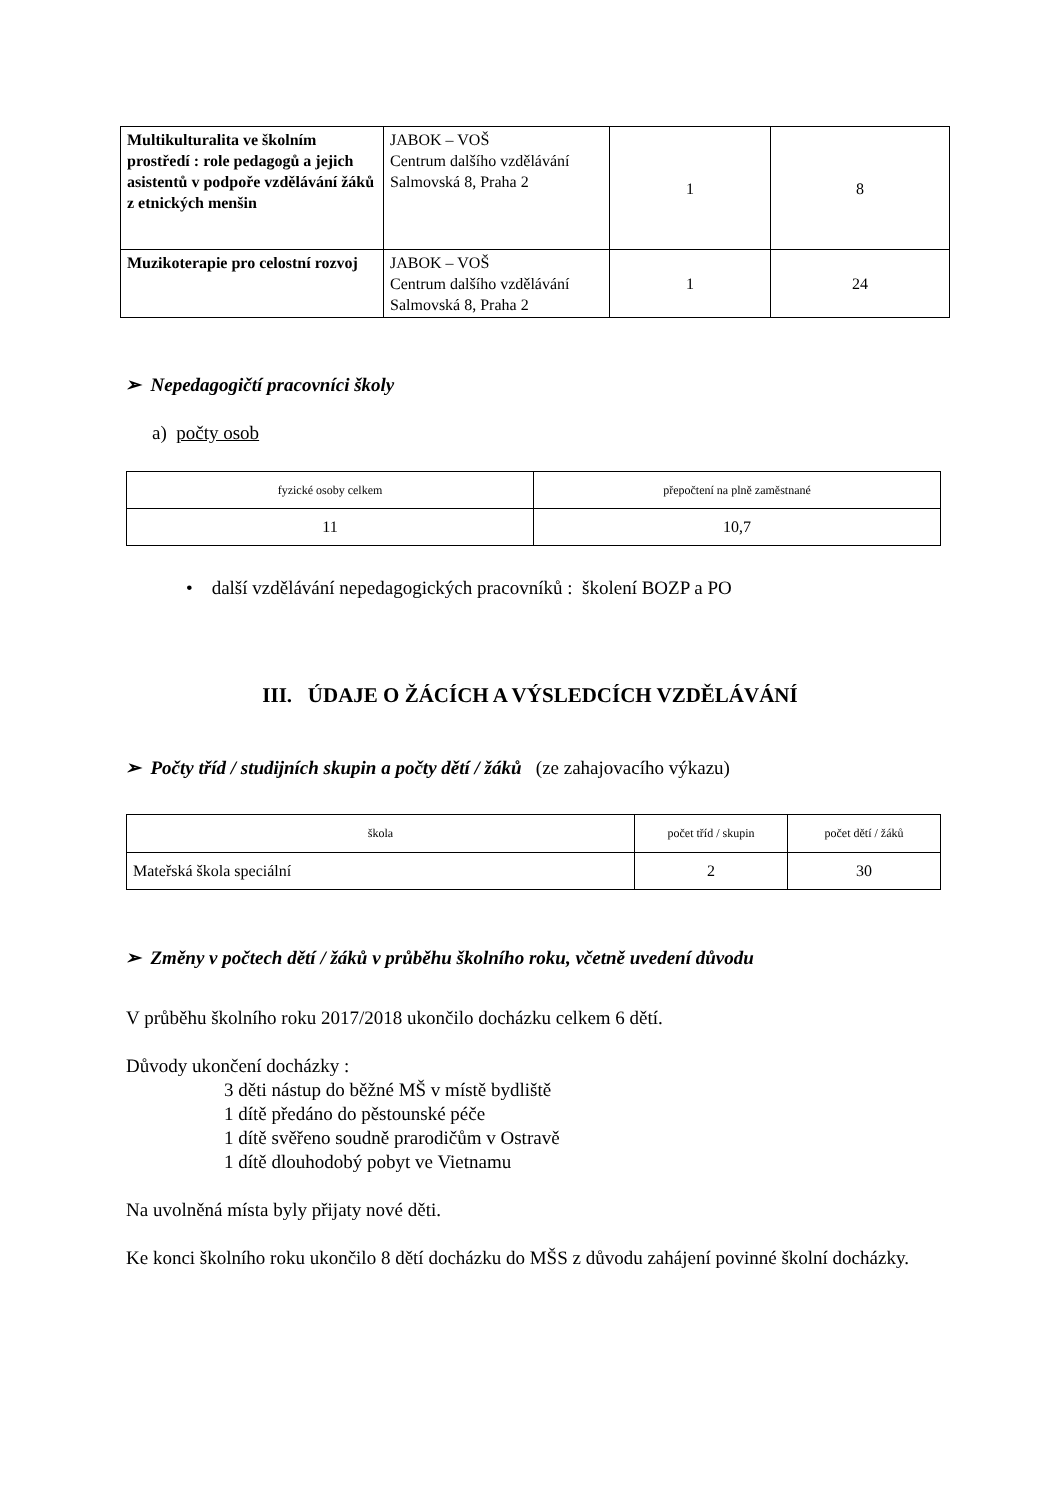| Multikulturalita ve školním prostředí : role pedagogů a jejich asistentů v podpoře vzdělávání žáků z etnických menšin | JABOK – VOŠ Centrum dalšího vzdělávání Salmovská 8, Praha 2 | 1 | 8 |
| Muzikoterapie pro celostní rozvoj | JABOK – VOŠ Centrum dalšího vzdělávání Salmovská 8, Praha 2 | 1 | 24 |
➢ Nepedagogičtí pracovníci školy
a) počty osob
| fyzické osoby celkem | přepočtení na plně zaměstnané |
| 11 | 10,7 |
• další vzdělávání nepedagogických pracovníků : školení BOZP a PO
III. ÚDAJE O ŽÁCÍCH A VÝSLEDCÍCH VZDĚLÁVÁNÍ
➢ Počty tříd / studijních skupin a počty dětí / žáků (ze zahajovacího výkazu)
| škola | počet tříd / skupin | počet dětí / žáků |
| Mateřská škola speciální | 2 | 30 |
➢ Změny v počtech dětí / žáků v průběhu školního roku, včetně uvedení důvodu
V průběhu školního roku 2017/2018 ukončilo docházku celkem 6 dětí.
Důvody ukončení docházky :
3 děti nástup do běžné MŠ v místě bydliště
1 dítě předáno do pěstounské péče
1 dítě svěřeno soudně prarodičům v Ostravě
1 dítě dlouhodobý pobyt ve Vietnamu
Na uvolněná místa byly přijaty nové děti.
Ke konci školního roku ukončilo 8 dětí docházku do MŠS z důvodu zahájení povinné školní docházky.